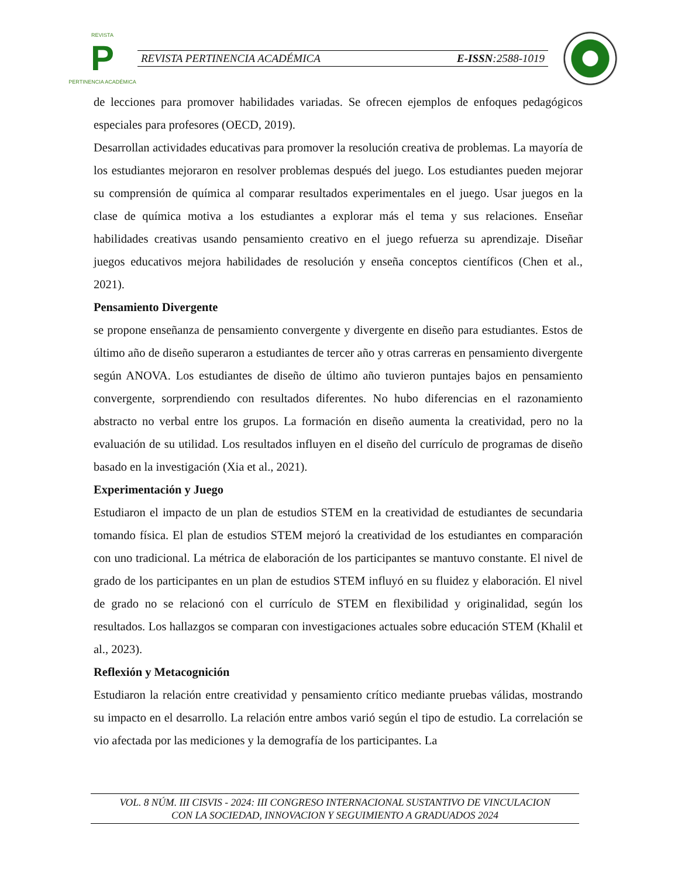REVISTA
P
PERTINENCIA ACADÉMICA
REVISTA PERTINENCIA ACADÉMICA E-ISSN:2588-1019
de lecciones para promover habilidades variadas. Se ofrecen ejemplos de enfoques pedagógicos especiales para profesores (OECD, 2019).
Desarrollan actividades educativas para promover la resolución creativa de problemas. La mayoría de los estudiantes mejoraron en resolver problemas después del juego. Los estudiantes pueden mejorar su comprensión de química al comparar resultados experimentales en el juego. Usar juegos en la clase de química motiva a los estudiantes a explorar más el tema y sus relaciones. Enseñar habilidades creativas usando pensamiento creativo en el juego refuerza su aprendizaje. Diseñar juegos educativos mejora habilidades de resolución y enseña conceptos científicos (Chen et al., 2021).
Pensamiento Divergente
se propone enseñanza de pensamiento convergente y divergente en diseño para estudiantes. Estos de último año de diseño superaron a estudiantes de tercer año y otras carreras en pensamiento divergente según ANOVA. Los estudiantes de diseño de último año tuvieron puntajes bajos en pensamiento convergente, sorprendiendo con resultados diferentes. No hubo diferencias en el razonamiento abstracto no verbal entre los grupos. La formación en diseño aumenta la creatividad, pero no la evaluación de su utilidad. Los resultados influyen en el diseño del currículo de programas de diseño basado en la investigación (Xia et al., 2021).
Experimentación y Juego
Estudiaron el impacto de un plan de estudios STEM en la creatividad de estudiantes de secundaria tomando física. El plan de estudios STEM mejoró la creatividad de los estudiantes en comparación con uno tradicional. La métrica de elaboración de los participantes se mantuvo constante. El nivel de grado de los participantes en un plan de estudios STEM influyó en su fluidez y elaboración. El nivel de grado no se relacionó con el currículo de STEM en flexibilidad y originalidad, según los resultados. Los hallazgos se comparan con investigaciones actuales sobre educación STEM (Khalil et al., 2023).
Reflexión y Metacognición
Estudiaron la relación entre creatividad y pensamiento crítico mediante pruebas válidas, mostrando su impacto en el desarrollo. La relación entre ambos varió según el tipo de estudio. La correlación se vio afectada por las mediciones y la demografía de los participantes. La
VOL. 8 NÚM. III CISVIS - 2024: III CONGRESO INTERNACIONAL SUSTANTIVO DE VINCULACION
CON LA SOCIEDAD, INNOVACION Y SEGUIMIENTO A GRADUADOS 2024